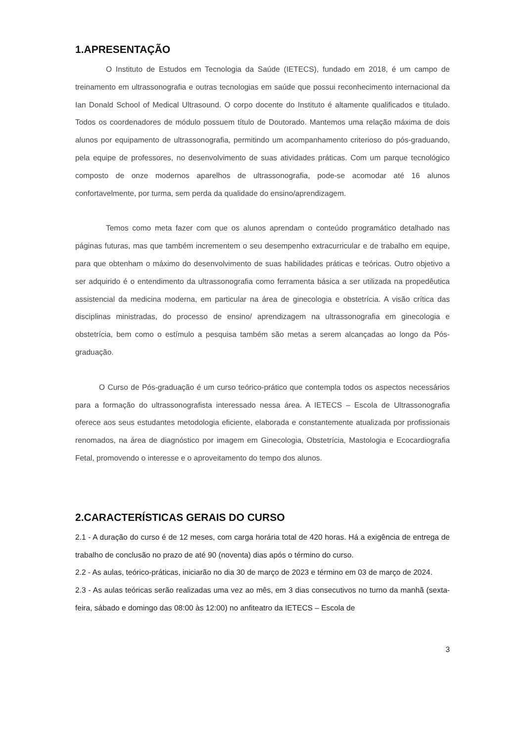1.APRESENTAÇÃO
O Instituto de Estudos em Tecnologia da Saúde (IETECS), fundado em 2018, é um campo de treinamento em ultrassonografia e outras tecnologias em saúde que possui reconhecimento internacional da Ian Donald School of Medical Ultrasound. O corpo docente do Instituto é altamente qualificados e titulado. Todos os coordenadores de módulo possuem título de Doutorado. Mantemos uma relação máxima de dois alunos por equipamento de ultrassonografia, permitindo um acompanhamento criterioso do pós-graduando, pela equipe de professores, no desenvolvimento de suas atividades práticas. Com um parque tecnológico composto de onze modernos aparelhos de ultrassonografia, pode-se acomodar até 16 alunos confortavelmente, por turma, sem perda da qualidade do ensino/aprendizagem.
Temos como meta fazer com que os alunos aprendam o conteúdo programático detalhado nas páginas futuras, mas que também incrementem o seu desempenho extracurricular e de trabalho em equipe, para que obtenham o máximo do desenvolvimento de suas habilidades práticas e teóricas. Outro objetivo a ser adquirido é o entendimento da ultrassonografia como ferramenta básica a ser utilizada na propedêutica assistencial da medicina moderna, em particular na área de ginecologia e obstetrícia. A visão crítica das disciplinas ministradas, do processo de ensino/ aprendizagem na ultrassonografia em ginecologia e obstetrícia, bem como o estímulo a pesquisa também são metas a serem alcançadas ao longo da Pós-graduação.
O Curso de Pós-graduação é um curso teórico-prático que contempla todos os aspectos necessários para a formação do ultrassonografista interessado nessa área. A IETECS – Escola de Ultrassonografia oferece aos seus estudantes metodologia eficiente, elaborada e constantemente atualizada por profissionais renomados, na área de diagnóstico por imagem em Ginecologia, Obstetrícia, Mastologia e Ecocardiografia Fetal, promovendo o interesse e o aproveitamento do tempo dos alunos.
2.CARACTERÍSTICAS GERAIS DO CURSO
2.1 - A duração do curso é de 12 meses, com carga horária total de 420 horas. Há a exigência de entrega de trabalho de conclusão no prazo de até 90 (noventa) dias após o término do curso.
2.2 - As aulas, teórico-práticas, iniciarão no dia 30 de março de 2023 e término em 03 de março de 2024.
2.3 - As aulas teóricas serão realizadas uma vez ao mês, em 3 dias consecutivos no turno da manhã (sexta-feira, sábado e domingo das 08:00 às 12:00) no anfiteatro da IETECS – Escola de
3